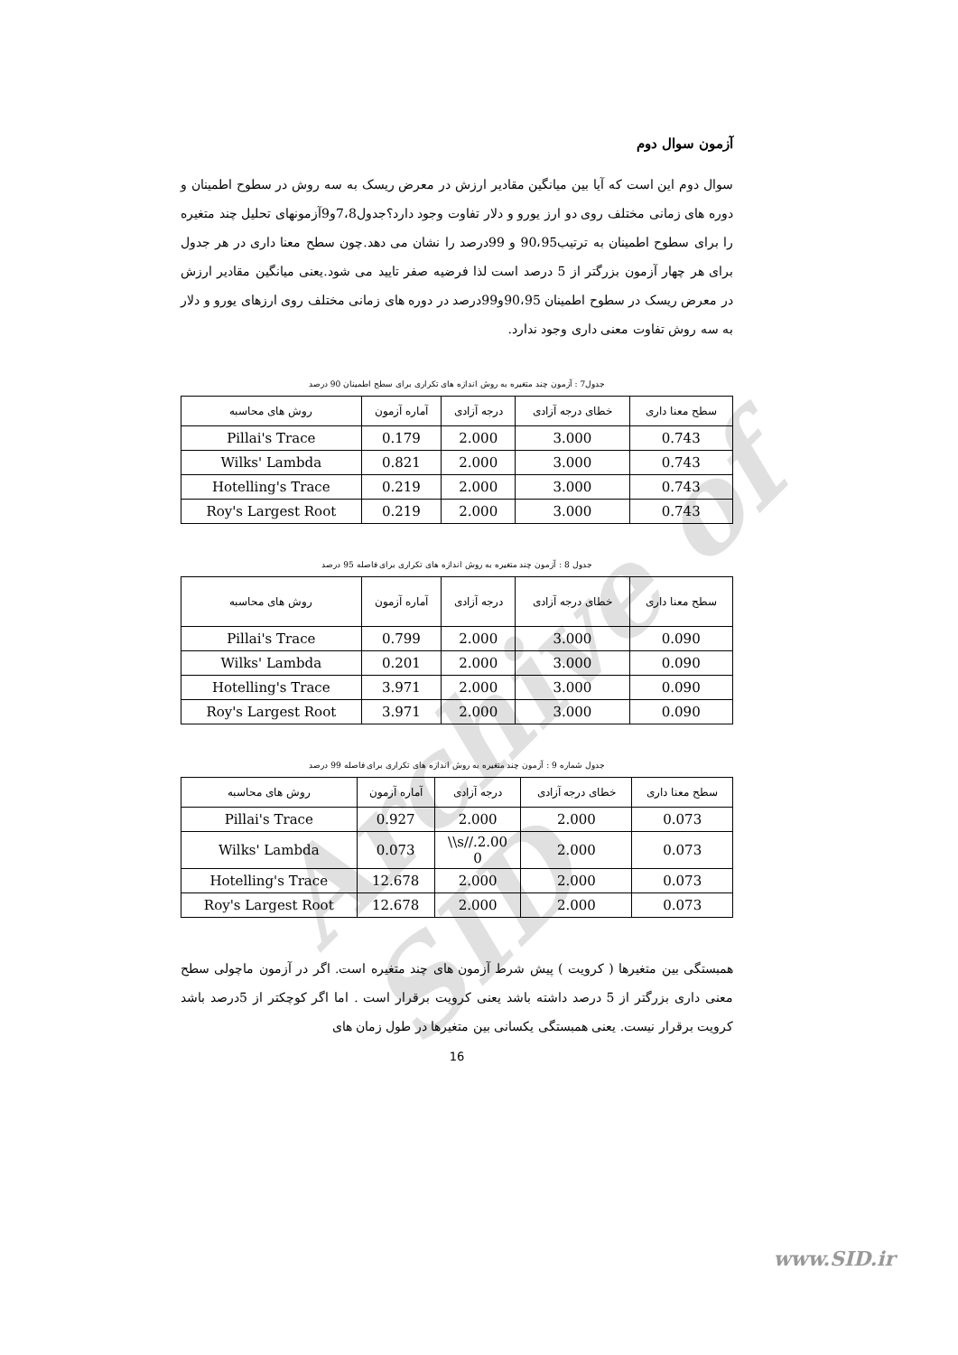Archive of SID
آزمون سوال دوم
سوال دوم این است که آیا بین میانگین مقادیر ارزش در معرض ریسک به سه روش در سطوح اطمینان و دوره های زمانی مختلف روی دو ارز یورو و دلار تفاوت وجود دارد؟جدول7،8و9آزمونهای تحلیل چند متغیره را برای سطوح اطمینان به ترتیب90،95 و 99درصد را نشان می دهد.چون سطح معنا داری در هر جدول برای هر چهار آزمون بزرگتر از 5 درصد است لذا فرضیه صفر تایید می شود.یعنی میانگین مقادیر ارزش در معرض ریسک در سطوح اطمینان 90،95و99درصد در دوره های زمانی مختلف روی ارزهای یورو و دلار به سه روش تفاوت معنی داری وجود ندارد.
جدول7 : آزمون چند متغیره به روش اندازه های تکراری برای سطح اطمینان 90 درصد
| روش های محاسبه | آماره آزمون | درجه آزادی | خطای درجه آزادی | سطح معنا داری |
| --- | --- | --- | --- | --- |
| Pillai's Trace | 0.179 | 2.000 | 3.000 | 0.743 |
| Wilks' Lambda | 0.821 | 2.000 | 3.000 | 0.743 |
| Hotelling's Trace | 0.219 | 2.000 | 3.000 | 0.743 |
| Roy's Largest Root | 0.219 | 2.000 | 3.000 | 0.743 |
جدول 8 : آزمون چند متغیره به روش اندازه های تکراری برای فاصله 95 درصد
| روش های محاسبه | آماره آزمون | درجه آزادی | خطای درجه آزادی | سطح معنا داری |
| --- | --- | --- | --- | --- |
| Pillai's Trace | 0.799 | 2.000 | 3.000 | 0.090 |
| Wilks' Lambda | 0.201 | 2.000 | 3.000 | 0.090 |
| Hotelling's Trace | 3.971 | 2.000 | 3.000 | 0.090 |
| Roy's Largest Root | 3.971 | 2.000 | 3.000 | 0.090 |
جدول شماره 9 : آزمون چند متغیره به روش اندازه های تکراری برای فاصله 99 درصد
| روش های محاسبه | آماره آزمون | درجه آزادی | خطای درجه آزادی | سطح معنا داری |
| --- | --- | --- | --- | --- |
| Pillai's Trace | 0.927 | 2.000 | 2.000 | 0.073 |
| Wilks' Lambda | 0.073 | \\s//.2.00 0 | 2.000 | 0.073 |
| Hotelling's Trace | 12.678 | 2.000 | 2.000 | 0.073 |
| Roy's Largest Root | 12.678 | 2.000 | 2.000 | 0.073 |
همبستگی بین متغیرها ( کرویت ) پیش شرط آزمون های چند متغیره است. اگر در آزمون ماچولی سطح معنی داری بزرگتر از 5 درصد داشته باشد یعنی کرویت برقرار است . اما اگر کوچکتر از 5درصد باشد کرویت برقرار نیست. یعنی همبستگی یکسانی بین متغیرها در طول زمان های
16
www.SID.ir